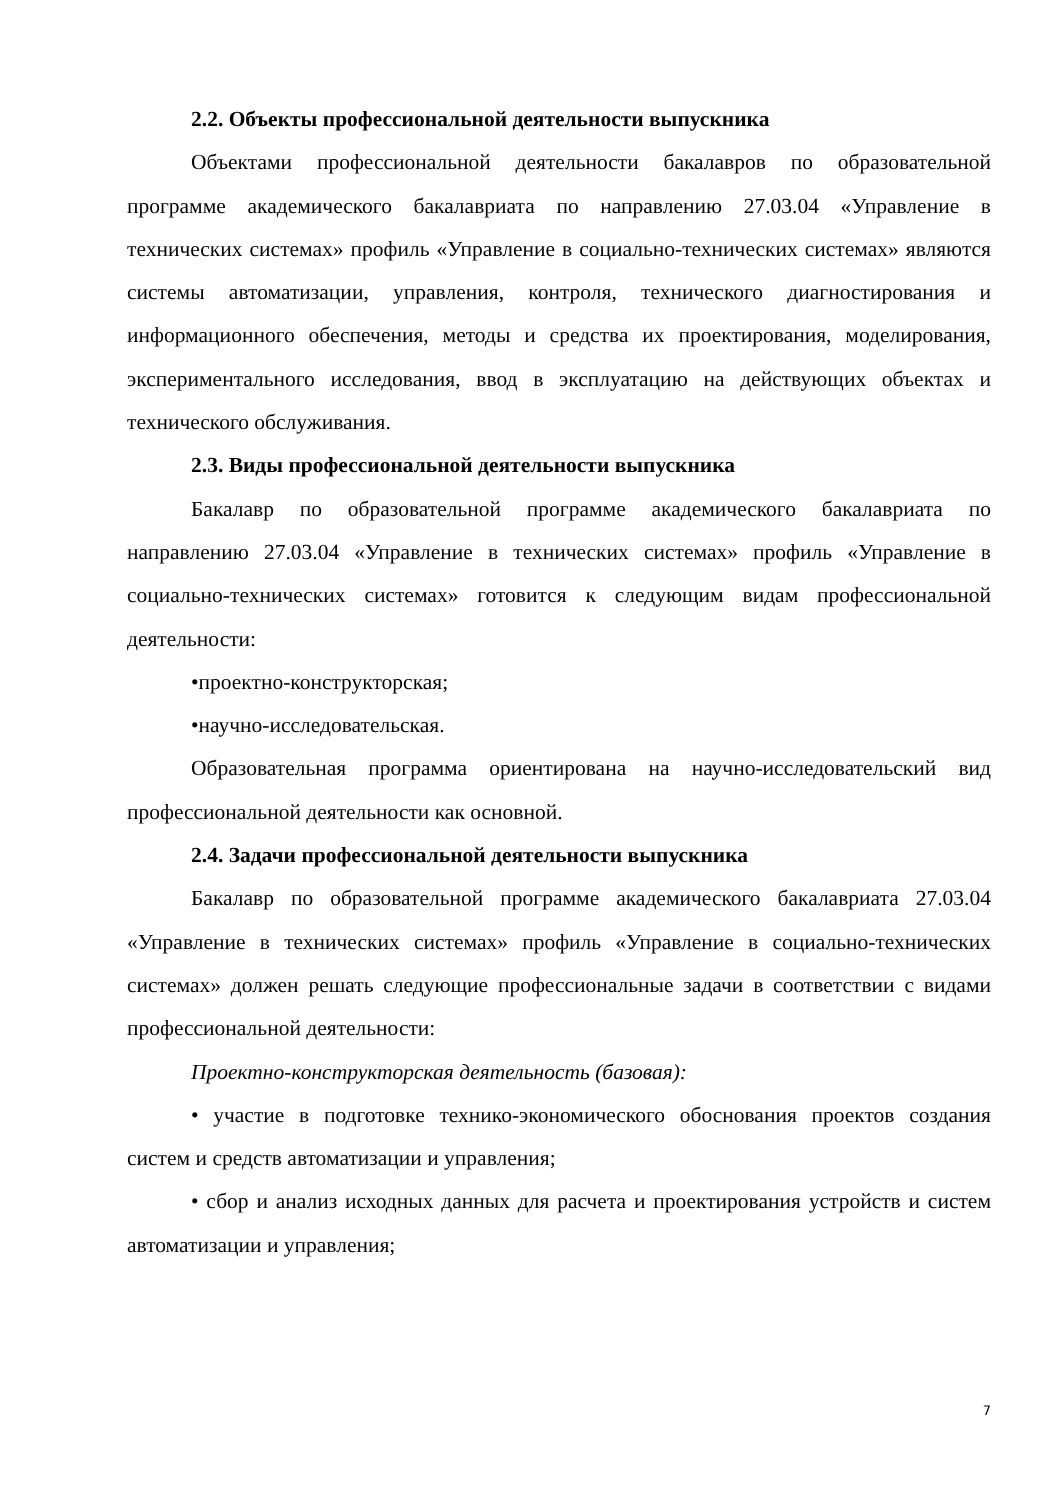2.2. Объекты профессиональной деятельности выпускника
Объектами профессиональной деятельности бакалавров по образовательной программе академического бакалавриата по направлению 27.03.04 «Управление в технических системах» профиль «Управление в социально-технических системах» являются системы автоматизации, управления, контроля, технического диагностирования и информационного обеспечения, методы и средства их проектирования, моделирования, экспериментального исследования, ввод в эксплуатацию на действующих объектах и технического обслуживания.
2.3. Виды профессиональной деятельности выпускника
Бакалавр по образовательной программе академического бакалавриата по направлению 27.03.04 «Управление в технических системах» профиль «Управление в социально-технических системах» готовится к следующим видам профессиональной деятельности:
•проектно-конструкторская;
•научно-исследовательская.
Образовательная программа ориентирована на научно-исследовательский вид профессиональной деятельности как основной.
2.4. Задачи профессиональной деятельности выпускника
Бакалавр по образовательной программе академического бакалавриата 27.03.04 «Управление в технических системах» профиль «Управление в социально-технических системах» должен решать следующие профессиональные задачи в соответствии с видами профессиональной деятельности:
Проектно-конструкторская деятельность (базовая):
• участие в подготовке технико-экономического обоснования проектов создания систем и средств автоматизации и управления;
• сбор и анализ исходных данных для расчета и проектирования устройств и систем автоматизации и управления;
7